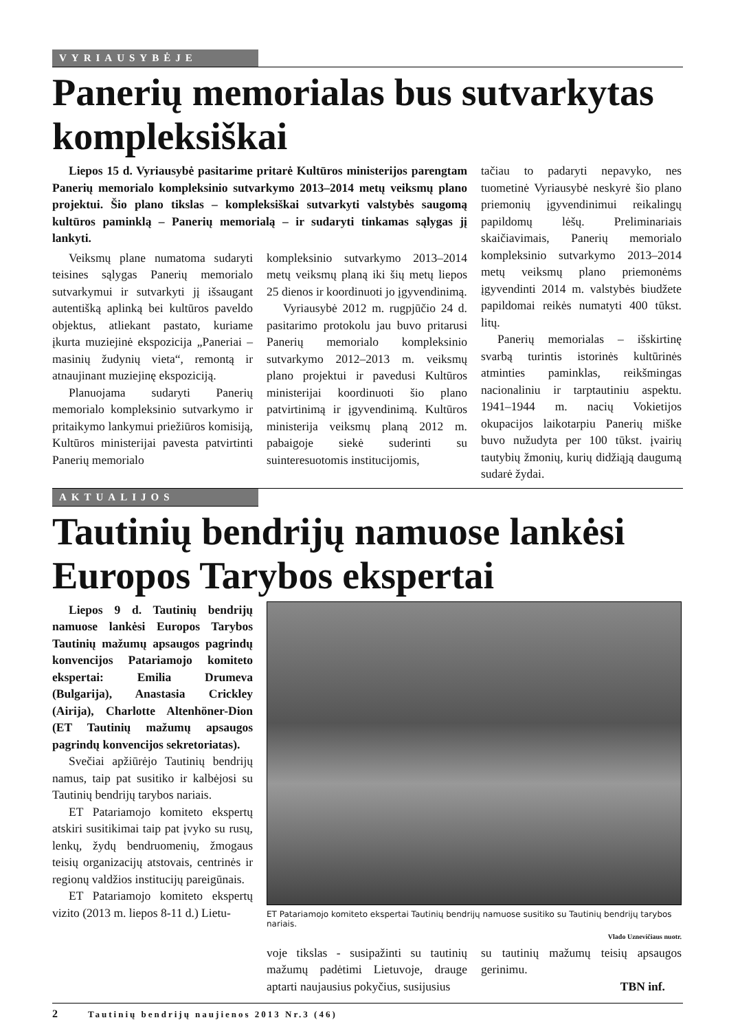VYRIAUSYBĖJE
Panerių memorialas bus sutvarkytas kompleksiškai
Liepos 15 d. Vyriausybė pasitarime pritarė Kultūros ministerijos parengtam Panerių memorialo kompleksinio sutvarkymo 2013–2014 metų veiksmų plano projektui. Šio plano tikslas – kompleksiškai sutvarkyti valstybės saugomą kultūros paminklą – Panerių memorialą – ir sudaryti tinkamas sąlygas jį lankyti.
Veiksmų plane numatoma sudaryti teisines sąlygas Panerių memorialo sutvarkymui ir sutvarkyti jį išsaugant autentišką aplinką bei kultūros paveldo objektus, atliekant pastato, kuriame įkurta muziejinė ekspozicija „Paneriai – masinių žudynių vieta“, remontą ir atnaujinant muziejinę ekspoziciją.
Planuojama sudaryti Panerių memorialo kompleksinio sutvarkymo ir pritaikymo lankymui priežiūros komisiją, Kultūros ministerijai pavesta patvirtinti Panerių memorialo
kompleksinio sutvarkymo 2013–2014 metų veiksmų planą iki šių metų liepos 25 dienos ir koordinuoti jo įgyvendinimą.
Vyriausybė 2012 m. rugpjūčio 24 d. pasitarimo protokolu jau buvo pritarusi Panerių memorialo kompleksinio sutvarkymo 2012–2013 m. veiksmų plano projektui ir pavedusi Kultūros ministerijai koordinuoti šio plano patvirtinimą ir įgyvendinimą. Kultūros ministerija veiksmų planą 2012 m. pabaigoje siekė suderinti su suinteresuotomis institucijomis,
tačiau to padaryti nepavyko, nes tuometinė Vyriausybė neskyrė šio plano priemonių įgyvendinimui reikalingų papildomų lėšų. Preliminariais skaičiavimais, Panerių memorialo kompleksinio sutvarkymo 2013–2014 metų veiksmų plano priemonėms įgyvendinti 2014 m. valstybės biudžete papildomai reikės numatyti 400 tūkst. litų.
Panerių memorialas – išskirtinę svarbą turintis istorinės kultūrinės atminties paminklas, reikšmingas nacionaliniu ir tarptautiniu aspektu. 1941–1944 m. nacių Vokietijos okupacijos laikotarpiu Panerių miške buvo nužudyta per 100 tūkst. įvairių tautybių žmonių, kurių didžiąją daugumą sudarė žydai.
AKTUALIJOS
Tautinių bendrijų namuose lankėsi Europos Tarybos ekspertai
Liepos 9 d. Tautinių bendrijų namuose lankėsi Europos Tarybos Tautinių mažumų apsaugos pagrindų konvencijos Patariamojo komiteto ekspertai: Emilia Drumeva (Bulgarija), Anastasia Crickley (Airija), Charlotte Altenhöner-Dion (ET Tautinių mažumų apsaugos pagrindų konvencijos sekretoriatas).
Svečiai apžiūrėjo Tautinių bendrijų namus, taip pat susitiko ir kalbėjosi su Tautinių bendrijų tarybos nariais.
ET Patariamojo komiteto ekspertų atskiri susitikimai taip pat įvyko su rusų, lenkų, žydų bendruomenių, žmogaus teisių organizacijų atstovais, centrinės ir regionų valdžios institucijų pareigūnais.
ET Patariamojo komiteto ekspertų vizito (2013 m. liepos 8-11 d.) Lietu-
ET Patariamojo komiteto ekspertai Tautinių bendrijų namuose susitiko su Tautinių bendrijų tarybos nariais.
Vlado Uznevičiaus nuotr.
voje tikslas - susipažinti su tautinių mažumų padėtimi Lietuvoje, drauge aptarti naujausius pokyčius, susijusius
su tautinių mažumų teisių apsaugos gerinimu.
TBN inf.
2 Tautinių bendrijų naujienos 2013 Nr.3 (46)